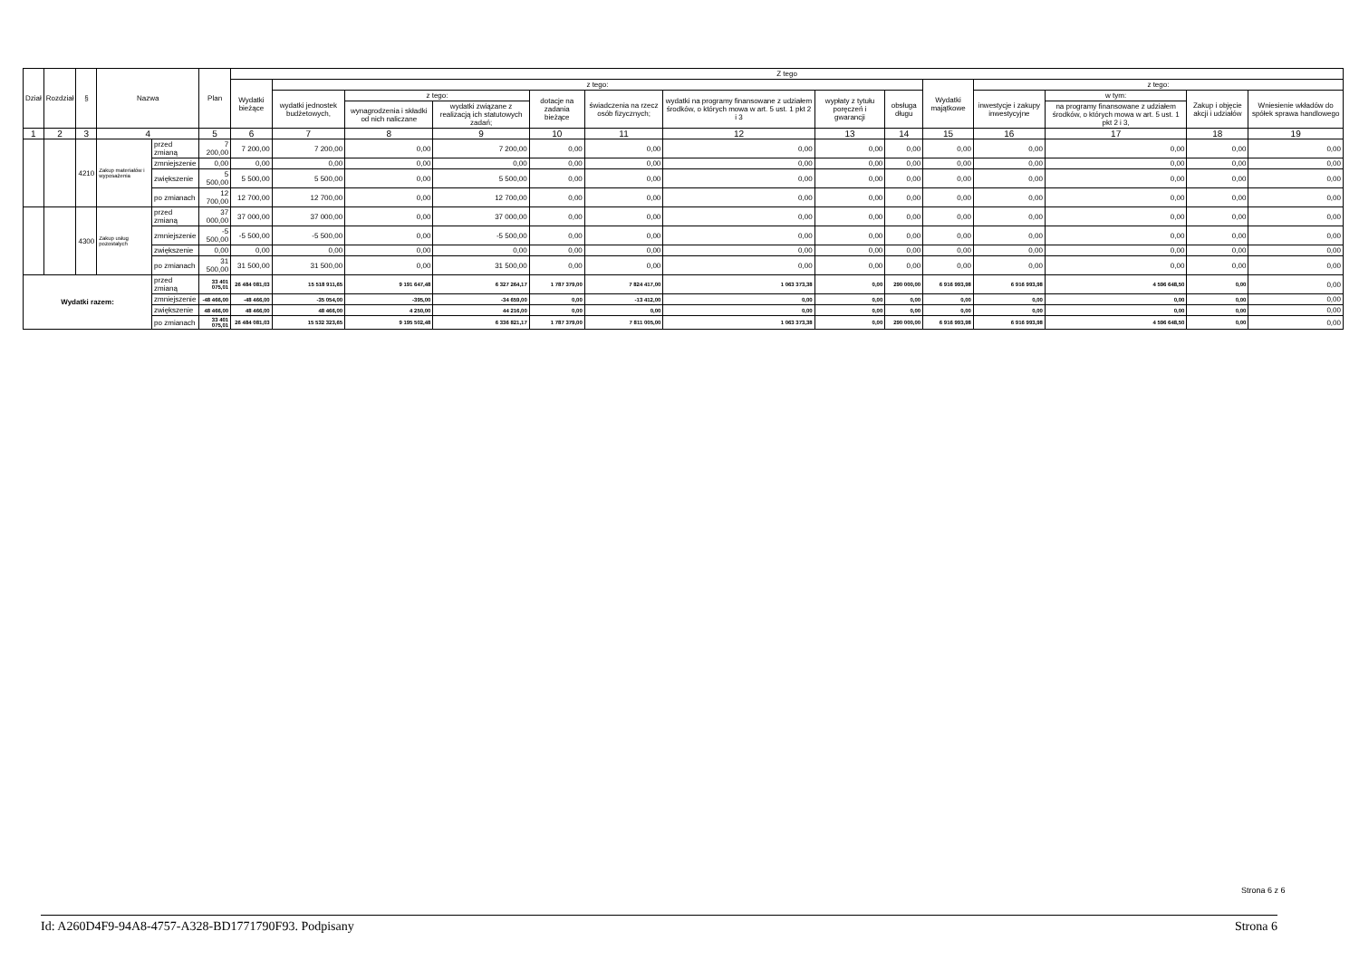| Dział | Rozdział | § | Nazwa | | Plan | Z tego | | | | | | | | | | | | | |
| --- | --- | --- | --- | --- | --- | --- | --- | --- | --- | --- | --- | --- | --- | --- | --- | --- | --- | --- | --- |
| | | | | | | Wydatki bieżące | z tego: | | | | | | | | Wydatki majątkowe | z tego: | | | |
| | | | | | | | wydatki jednostek budżetowych, | z tego: | | dotacje na zadania bieżące | świadczenia na rzecz osób fizycznych; | wydatki na programy finansowane z udziałem środków, o których mowa w art. 5 ust. 1 pkt 2 i 3 | wypłaty z tytułu poręczeń i gwarancji | obsługa długu | | inwestycje i zakupy inwestycyjne | w tym: | Zakup i objęcie akcji i udziałów | Wniesienie wkładów do spółek sprawa handlowego |
| | | | | | | | | wynagrodzenia i składki od nich naliczane | wydatki związane z realizacją ich statutowych zadań; | | | | | | | | na programy finansowane z udziałem środków, o których mowa w art. 5 ust. 1 pkt 2 i 3, | | |
| 1 | 2 | 3 | 4 | | 5 | 6 | 7 | 8 | 9 | 10 | 11 | 12 | 13 | 14 | 15 | 16 | 17 | 18 | 19 |
| | | 4210 | Zakup materiałów i wyposażenia | przed zmianą | 7 200,00 | 7 200,00 | 7 200,00 | 0,00 | 7 200,00 | 0,00 | 0,00 | 0,00 | 0,00 | 0,00 | 0,00 | 0,00 | 0,00 | 0,00 | 0,00 |
| | | | | zmniejszenie | 0,00 | 0,00 | 0,00 | 0,00 | 0,00 | 0,00 | 0,00 | 0,00 | 0,00 | 0,00 | 0,00 | 0,00 | 0,00 | 0,00 | 0,00 |
| | | | | zwiększenie | 5 500,00 | 5 500,00 | 5 500,00 | 0,00 | 5 500,00 | 0,00 | 0,00 | 0,00 | 0,00 | 0,00 | 0,00 | 0,00 | 0,00 | 0,00 | 0,00 |
| | | | | po zmianach | 12 700,00 | 12 700,00 | 12 700,00 | 0,00 | 12 700,00 | 0,00 | 0,00 | 0,00 | 0,00 | 0,00 | 0,00 | 0,00 | 0,00 | 0,00 | 0,00 |
| | | 4300 | Zakup usług pozostałych | przed zmianą | 37 000,00 | 37 000,00 | 37 000,00 | 0,00 | 37 000,00 | 0,00 | 0,00 | 0,00 | 0,00 | 0,00 | 0,00 | 0,00 | 0,00 | 0,00 | 0,00 |
| | | | | zmniejszenie | -5 500,00 | -5 500,00 | -5 500,00 | 0,00 | -5 500,00 | 0,00 | 0,00 | 0,00 | 0,00 | 0,00 | 0,00 | 0,00 | 0,00 | 0,00 | 0,00 |
| | | | | zwiększenie | 0,00 | 0,00 | 0,00 | 0,00 | 0,00 | 0,00 | 0,00 | 0,00 | 0,00 | 0,00 | 0,00 | 0,00 | 0,00 | 0,00 | 0,00 |
| | | | | po zmianach | 31 500,00 | 31 500,00 | 31 500,00 | 0,00 | 31 500,00 | 0,00 | 0,00 | 0,00 | 0,00 | 0,00 | 0,00 | 0,00 | 0,00 | 0,00 | 0,00 |
| Wydatki razem: | | | | przed zmianą | 33 401 075,01 | 26 484 081,03 | 15 518 911,65 | 9 191 647,48 | 6 327 264,17 | 1 787 379,00 | 7 824 417,00 | 1 063 373,38 | 0,00 | 290 000,00 | 6 916 993,98 | 6 916 993,98 | 4 596 648,50 | 0,00 | 0,00 |
| | | | | zmniejszenie | -48 466,00 | -48 466,00 | -35 054,00 | -395,00 | -34 659,00 | 0,00 | -13 412,00 | 0,00 | 0,00 | 0,00 | 0,00 | 0,00 | 0,00 | 0,00 | 0,00 |
| | | | | zwiększenie | 48 466,00 | 48 466,00 | 48 466,00 | 4 250,00 | 44 216,00 | 0,00 | 0,00 | 0,00 | 0,00 | 0,00 | 0,00 | 0,00 | 0,00 | 0,00 | 0,00 |
| | | | | po zmianach | 33 401 075,01 | 26 484 081,03 | 15 532 323,65 | 9 195 502,48 | 6 336 821,17 | 1 787 379,00 | 7 811 005,00 | 1 063 373,38 | 0,00 | 290 000,00 | 6 916 993,98 | 6 916 993,98 | 4 596 648,50 | 0,00 | 0,00 |
Strona 6 z 6
Id: A260D4F9-94A8-4757-A328-BD1771790F93. Podpisany Strona 6